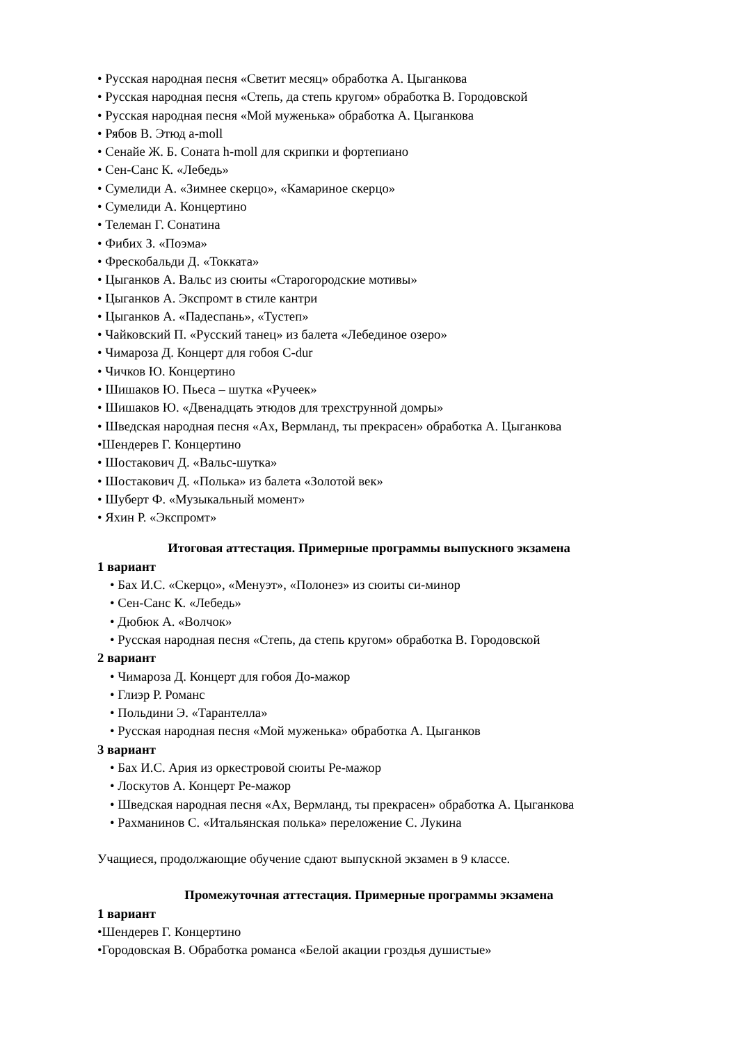• Русская народная песня «Светит месяц» обработка А. Цыганкова
• Русская народная песня «Степь, да степь кругом» обработка В. Городовской
• Русская народная песня «Мой муженька» обработка А. Цыганкова
• Рябов В. Этюд a-moll
• Сенайе Ж. Б. Соната h-moll для скрипки и фортепиано
• Сен-Санс К. «Лебедь»
• Сумелиди А. «Зимнее скерцо», «Камариное скерцо»
• Сумелиди А. Концертино
• Телеман Г. Сонатина
• Фибих З. «Поэма»
• Фрескобальди Д. «Токката»
• Цыганков А. Вальс из сюиты «Старогородские мотивы»
• Цыганков А. Экспромт в стиле кантри
• Цыганков А. «Падеспань», «Тустеп»
• Чайковский П. «Русский танец» из балета «Лебединое озеро»
• Чимароза Д. Концерт для гобоя C-dur
• Чичков Ю. Концертино
• Шишаков Ю. Пьеса – шутка «Ручеек»
• Шишаков Ю. «Двенадцать этюдов для трехструнной домры»
• Шведская народная песня «Ах, Вермланд, ты прекрасен» обработка А. Цыганкова
•Шендерев Г. Концертино
• Шостакович Д. «Вальс-шутка»
• Шостакович Д. «Полька» из балета «Золотой век»
• Шуберт Ф. «Музыкальный момент»
• Яхин Р. «Экспромт»
Итоговая аттестация. Примерные программы выпускного экзамена
1 вариант
• Бах И.С. «Скерцо», «Менуэт», «Полонез» из сюиты си-минор
• Сен-Санс К. «Лебедь»
• Дюбюк А. «Волчок»
• Русская народная песня «Степь, да степь кругом» обработка В. Городовской
2 вариант
• Чимароза Д. Концерт для гобоя До-мажор
• Глиэр Р. Романс
• Польдини Э. «Тарантелла»
• Русская народная песня «Мой муженька» обработка А. Цыганков
3 вариант
• Бах И.С. Ария из оркестровой сюиты Ре-мажор
• Лоскутов А. Концерт Ре-мажор
• Шведская народная песня «Ах, Вермланд, ты прекрасен» обработка А. Цыганкова
• Рахманинов С. «Итальянская полька» переложение С. Лукина
Учащиеся, продолжающие обучение сдают выпускной экзамен в 9 классе.
Промежуточная аттестация. Примерные программы экзамена
1 вариант
•Шендерев Г. Концертино
•Городовская В. Обработка романса «Белой акации гроздья душистые»